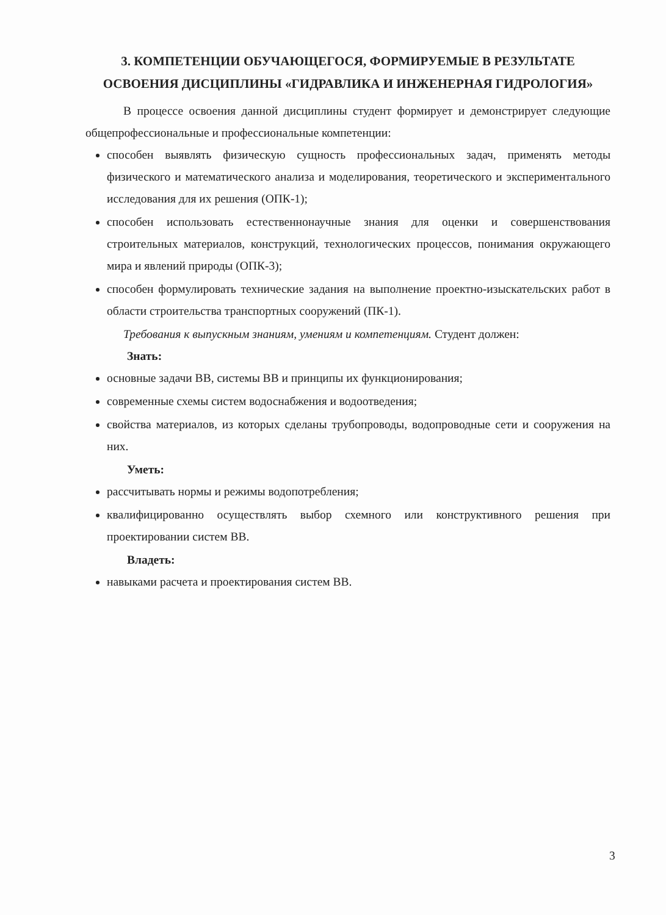3. КОМПЕТЕНЦИИ ОБУЧАЮЩЕГОСЯ, ФОРМИРУЕМЫЕ В РЕЗУЛЬТАТЕ
ОСВОЕНИЯ ДИСЦИПЛИНЫ «ГИДРАВЛИКА И ИНЖЕНЕРНАЯ ГИДРОЛОГИЯ»
В процессе освоения данной дисциплины студент формирует и демонстрирует следующие общепрофессиональные и профессиональные компетенции:
способен выявлять физическую сущность профессиональных задач, применять методы физического и математического анализа и моделирования, теоретического и экспериментального исследования для их решения (ОПК-1);
способен использовать естественнонаучные знания для оценки и совершенствования строительных материалов, конструкций, технологических процессов, понимания окружающего мира и явлений природы (ОПК-3);
способен формулировать технические задания на выполнение проектно-изыскательских работ в области строительства транспортных сооружений (ПК-1).
Требования к выпускным знаниям, умениям и компетенциям. Студент должен:
Знать:
основные задачи ВВ, системы ВВ и принципы их функционирования;
современные схемы систем водоснабжения и водоотведения;
свойства материалов, из которых сделаны трубопроводы, водопроводные сети и сооружения на них.
Уметь:
рассчитывать нормы и режимы водопотребления;
квалифицированно осуществлять выбор схемного или конструктивного решения при проектировании систем ВВ.
Владеть:
навыками расчета и проектирования систем ВВ.
3